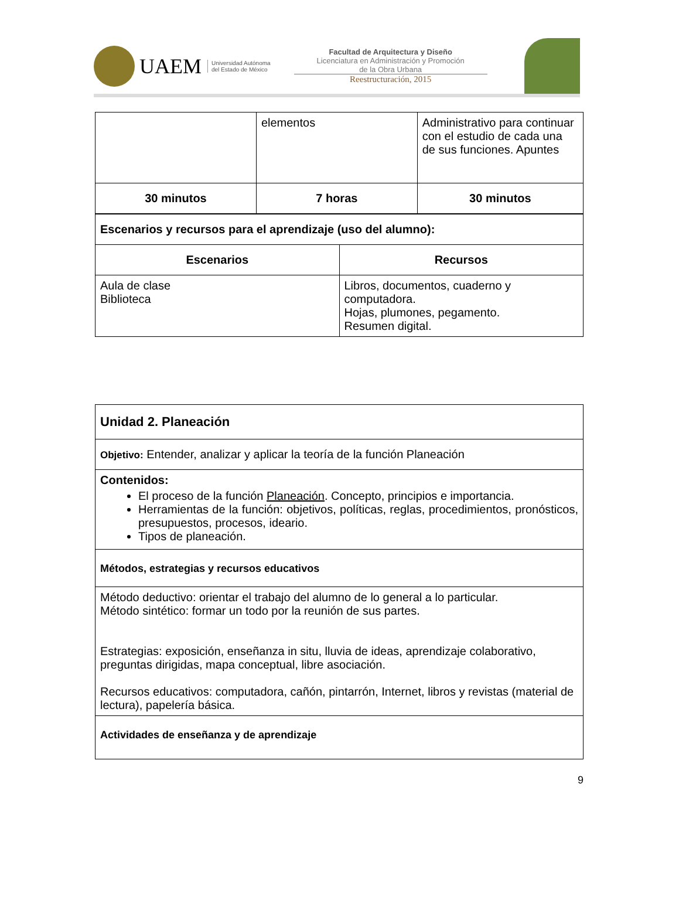UAEM
Universidad Autónoma
del Estado de México
Facultad de Arquitectura y Diseño
Licenciatura en Administración y Promoción
de la Obra Urbana
Reestructuración, 2015
| | elementos | Administrativo para continuar con el estudio de cada una de sus funciones. Apuntes |
| 30 minutos | 7 horas | 30 minutos |
| Escenarios y recursos para el aprendizaje (uso del alumno): | |
| Escenarios | Recursos |
| Aula de clase Biblioteca | Libros, documentos, cuaderno y computadora. Hojas, plumones, pegamento. Resumen digital. |
| Unidad 2. Planeación |
| Objetivo: Entender, analizar y aplicar la teoría de la función Planeación |
| Contenidos: El proceso de la función Planeación . Concepto, principios e importancia. Herramientas de la función: objetivos, políticas, reglas, procedimientos, pronósticos, presupuestos, procesos, ideario. Tipos de planeación. |
| Métodos, estrategias y recursos educativos |
| Método deductivo: orientar el trabajo del alumno de lo general a lo particular. Método sintético: formar un todo por la reunión de sus partes. Estrategias: exposición, enseñanza in situ, lluvia de ideas, aprendizaje colaborativo, preguntas dirigidas, mapa conceptual, libre asociación. Recursos educativos: computadora, cañón, pintarrón, Internet, libros y revistas (material de lectura), papelería básica. |
| Actividades de enseñanza y de aprendizaje |
9